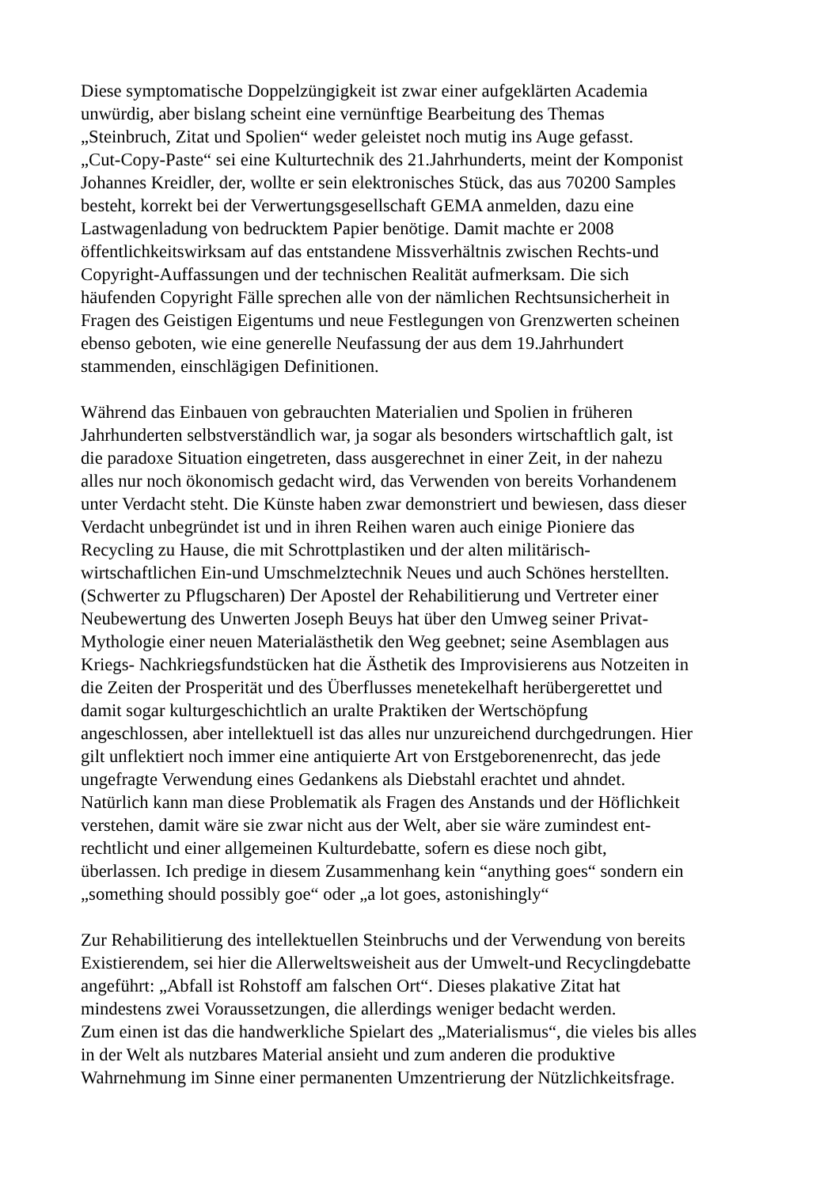Diese symptomatische Doppelzüngigkeit ist zwar einer aufgeklärten Academia
unwürdig, aber bislang scheint eine vernünftige Bearbeitung des Themas
„Steinbruch, Zitat und Spolien“ weder geleistet noch mutig ins Auge gefasst.
„Cut-Copy-Paste“ sei eine Kulturtechnik des 21.Jahrhunderts, meint der Komponist
Johannes Kreidler, der, wollte er sein elektronisches Stück, das aus 70200 Samples
besteht, korrekt bei der Verwertungsgesellschaft GEMA anmelden, dazu eine
Lastwagenladung von bedrucktem Papier benötige. Damit machte er 2008
öffentlichkeitswirksam auf das entstandene Missverhältnis zwischen Rechts-und
Copyright-Auffassungen und der technischen Realität aufmerksam. Die sich
häufenden Copyright Fälle sprechen alle von der nämlichen Rechtsunsicherheit in
Fragen des Geistigen Eigentums und neue Festlegungen von Grenzwerten scheinen
ebenso geboten, wie eine generelle Neufassung der aus dem 19.Jahrhundert
stammenden, einschlägigen Definitionen.
Während das Einbauen von gebrauchten Materialien und Spolien in früheren
Jahrhunderten selbstverständlich war, ja sogar als besonders wirtschaftlich galt, ist
die paradoxe Situation eingetreten, dass ausgerechnet in einer Zeit, in der nahezu
alles nur noch ökonomisch gedacht wird, das Verwenden von bereits Vorhandenem
unter Verdacht steht. Die Künste haben zwar demonstriert und bewiesen, dass dieser
Verdacht unbegründet ist und in ihren Reihen waren auch einige Pioniere das
Recycling zu Hause, die mit Schrottplastiken und der alten militärisch-
wirtschaftlichen Ein-und Umschmelztechnik Neues und auch Schönes herstellten.
(Schwerter zu Pflugscharen) Der Apostel der Rehabilitierung und Vertreter einer
Neubewertung des Unwerten Joseph Beuys hat über den Umweg seiner Privat-
Mythologie einer neuen Materialästhetik den Weg geebnet; seine Asemblagen aus
Kriegs- Nachkriegsfundstücken hat die Ästhetik des Improvisierens aus Notzeiten in
die Zeiten der Prosperität und des Überflusses menetekelhaft herübergerettet und
damit sogar kulturgeschichtlich an uralte Praktiken der Wertschöpfung
angeschlossen, aber intellektuell ist das alles nur unzureichend durchgedrungen. Hier
gilt unflektiert noch immer eine antiquierte Art von Erstgeborenenrecht, das jede
ungefragte Verwendung eines Gedankens als Diebstahl erachtet und ahndet.
Natürlich kann man diese Problematik als Fragen des Anstands und der Höflichkeit
verstehen, damit wäre sie zwar nicht aus der Welt, aber sie wäre zumindest ent-
rechtlicht und einer allgemeinen Kulturdebatte, sofern es diese noch gibt,
überlassen. Ich predige in diesem Zusammenhang kein “anything goes“ sondern ein
„something should possibly goe“ oder „a lot goes, astonishingly“
Zur Rehabilitierung des intellektuellen Steinbruchs und der Verwendung von bereits
Existierendem, sei hier die Allerweltsweisheit aus der Umwelt-und Recyclingdebatte
angeführt: „Abfall ist Rohstoff am falschen Ort“. Dieses plakative Zitat hat
mindestens zwei Voraussetzungen, die allerdings weniger bedacht werden.
Zum einen ist das die handwerkliche Spielart des „Materialismus“, die vieles bis alles
in der Welt als nutzbares Material ansieht und zum anderen die produktive
Wahrnehmung im Sinne einer permanenten Umzentrierung der Nützlichkeitsfrage.